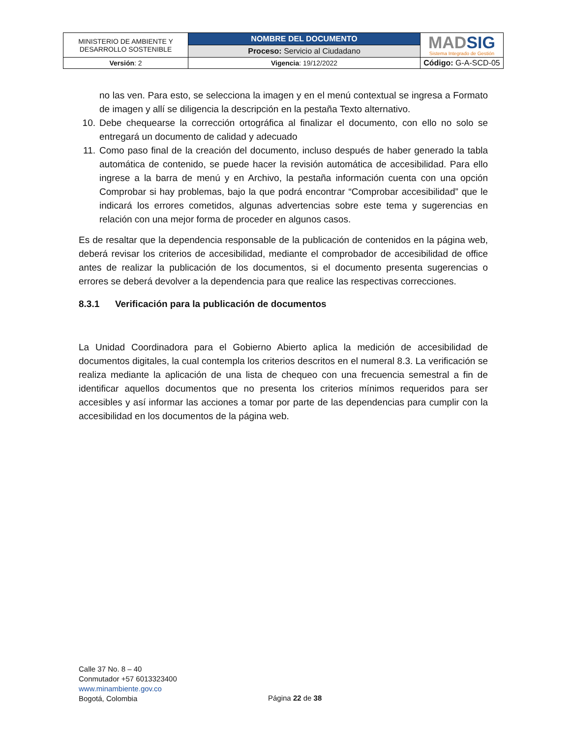| MINISTERIO DE AMBIENTE Y DESARROLLO SOSTENIBLE | NOMBRE DEL DOCUMENTO | MAD SIG Sistema Integrado de Gestión |
| | Proceso: Servicio al Ciudadano | |
| Versión : 2 | Vigencia : 19/12/2022 | Código: G-A-SCD-05 |
no las ven. Para esto, se selecciona la imagen y en el menú contextual se ingresa a Formato de imagen y allí se diligencia la descripción en la pestaña Texto alternativo.
10. Debe chequearse la corrección ortográfica al finalizar el documento, con ello no solo se entregará un documento de calidad y adecuado
11. Como paso final de la creación del documento, incluso después de haber generado la tabla automática de contenido, se puede hacer la revisión automática de accesibilidad. Para ello ingrese a la barra de menú y en Archivo, la pestaña información cuenta con una opción Comprobar si hay problemas, bajo la que podrá encontrar “Comprobar accesibilidad” que le indicará los errores cometidos, algunas advertencias sobre este tema y sugerencias en relación con una mejor forma de proceder en algunos casos.
Es de resaltar que la dependencia responsable de la publicación de contenidos en la página web, deberá revisar los criterios de accesibilidad, mediante el comprobador de accesibilidad de office antes de realizar la publicación de los documentos, si el documento presenta sugerencias o errores se deberá devolver a la dependencia para que realice las respectivas correcciones.
8.3.1 Verificación para la publicación de documentos
La Unidad Coordinadora para el Gobierno Abierto aplica la medición de accesibilidad de documentos digitales, la cual contempla los criterios descritos en el numeral 8.3. La verificación se realiza mediante la aplicación de una lista de chequeo con una frecuencia semestral a fin de identificar aquellos documentos que no presenta los criterios mínimos requeridos para ser accesibles y así informar las acciones a tomar por parte de las dependencias para cumplir con la accesibilidad en los documentos de la página web.
Calle 37 No. 8 – 40
Conmutador +57 6013323400
www.minambiente.gov.co
Bogotá, Colombia
Página 22 de 38